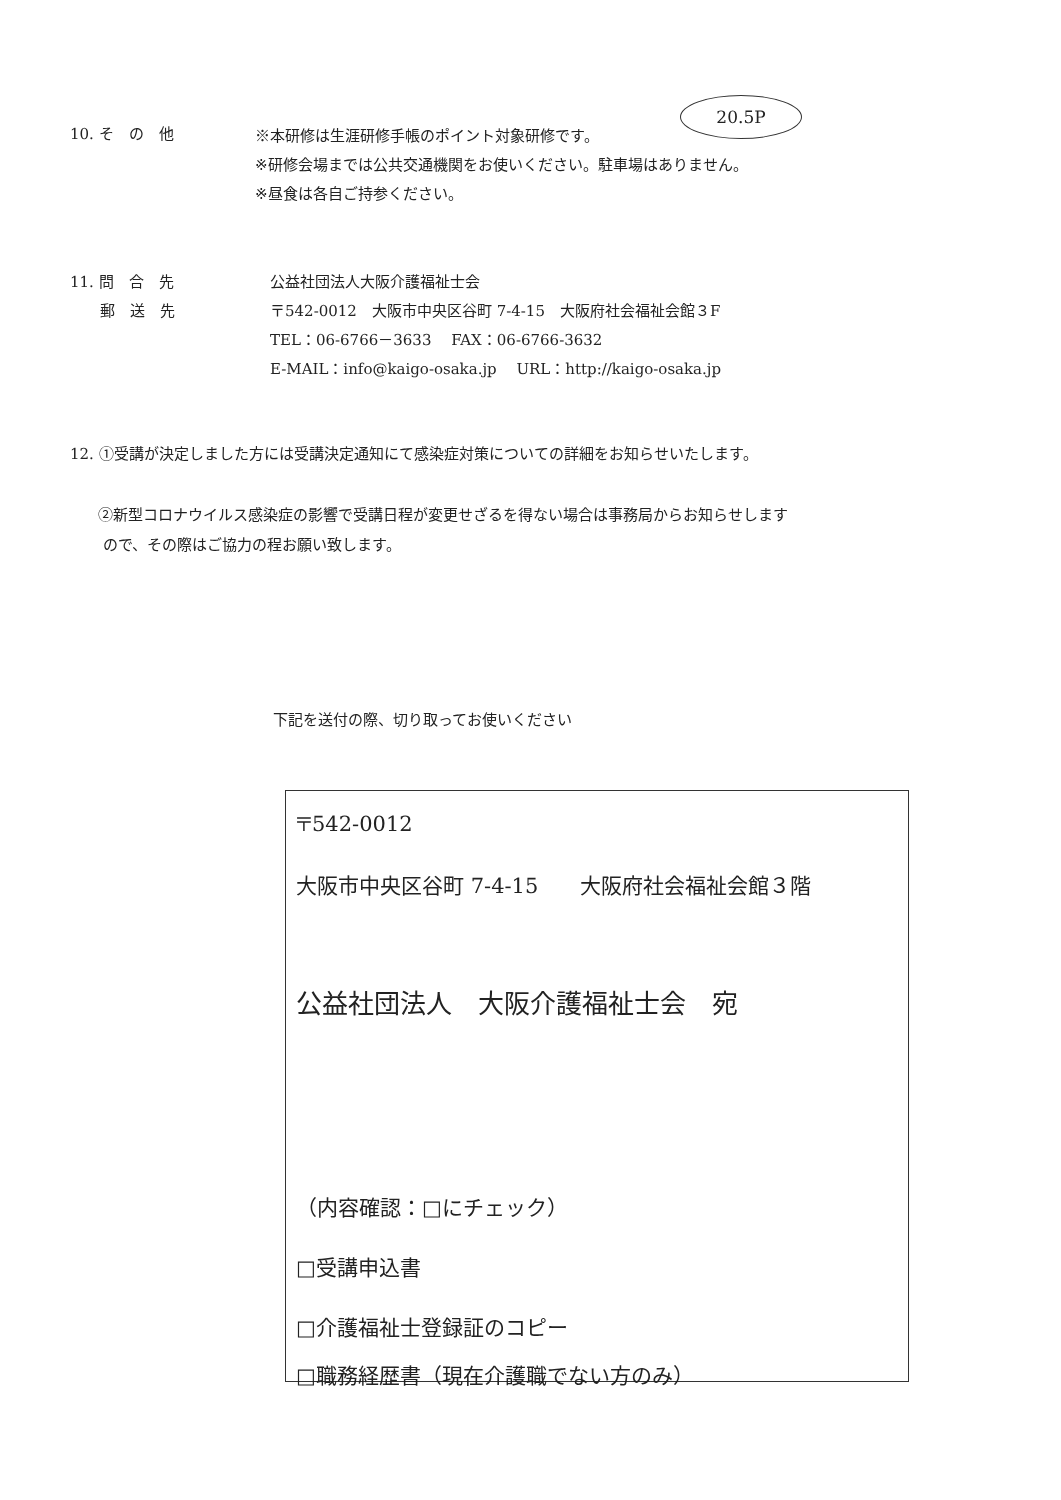20.5P
10. そ　の　他
※本研修は生涯研修手帳のポイント対象研修です。
※研修会場までは公共交通機関をお使いください。駐車場はありません。
※昼食は各自ご持参ください。
11. 問　合　先
　　郵　送　先
公益社団法人大阪介護福祉士会
〒542-0012　大阪市中央区谷町 7-4-15　大阪府社会福祉会館３F
TEL：06-6766－3633　 FAX：06-6766-3632
E-MAIL：info@kaigo-osaka.jp　 URL：http://kaigo-osaka.jp
12. ①受講が決定しました方には受講決定通知にて感染症対策についての詳細をお知らせいたします。
②新型コロナウイルス感染症の影響で受講日程が変更せざるを得ない場合は事務局からお知らせします
ので、その際はご協力の程お願い致します。
下記を送付の際、切り取ってお使いください
〒542-0012
大阪市中央区谷町 7-4-15　　大阪府社会福祉会館３階
公益社団法人　大阪介護福祉士会　宛
（内容確認：□にチェック）
□受講申込書
□介護福祉士登録証のコピー
□職務経歴書（現在介護職でない方のみ）